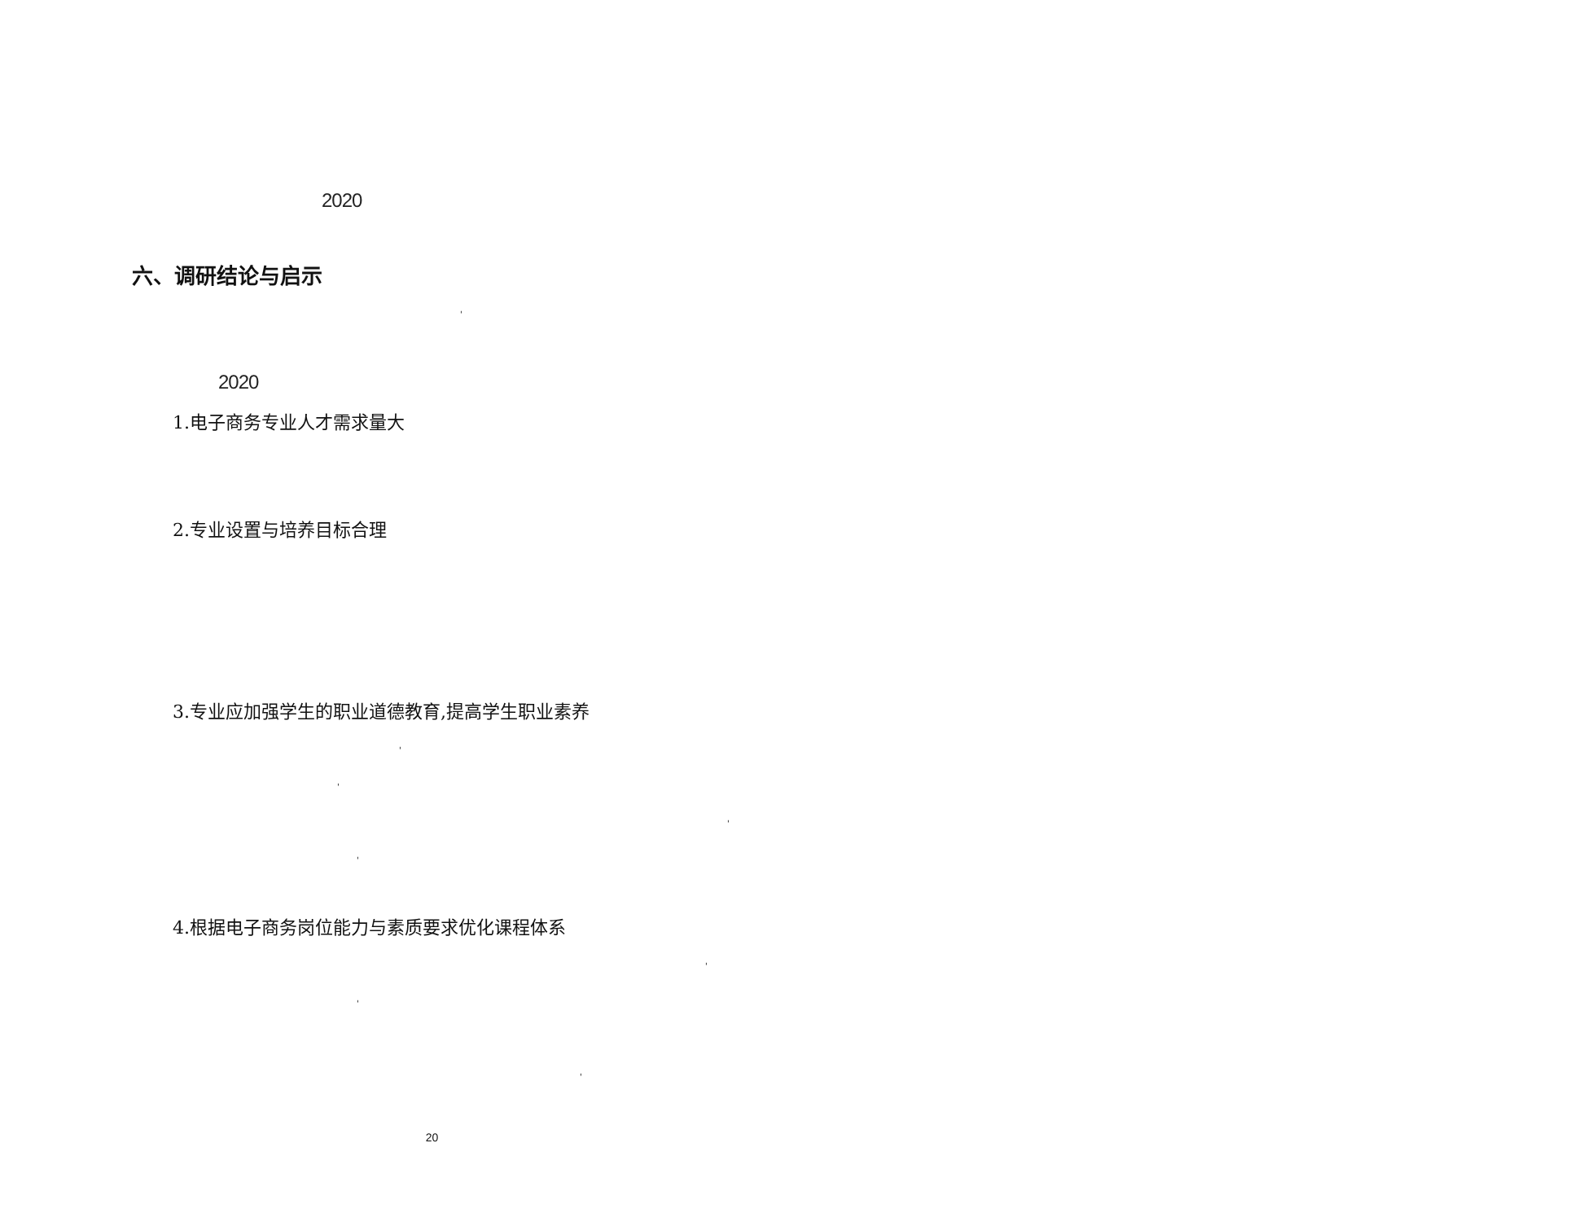2020
六、调研结论与启示
'
2020
1.电子商务专业人才需求量大
2.专业设置与培养目标合理
3.专业应加强学生的职业道德教育,提高学生职业素养
'
'
'
'
4.根据电子商务岗位能力与素质要求优化课程体系
'
'
'
20